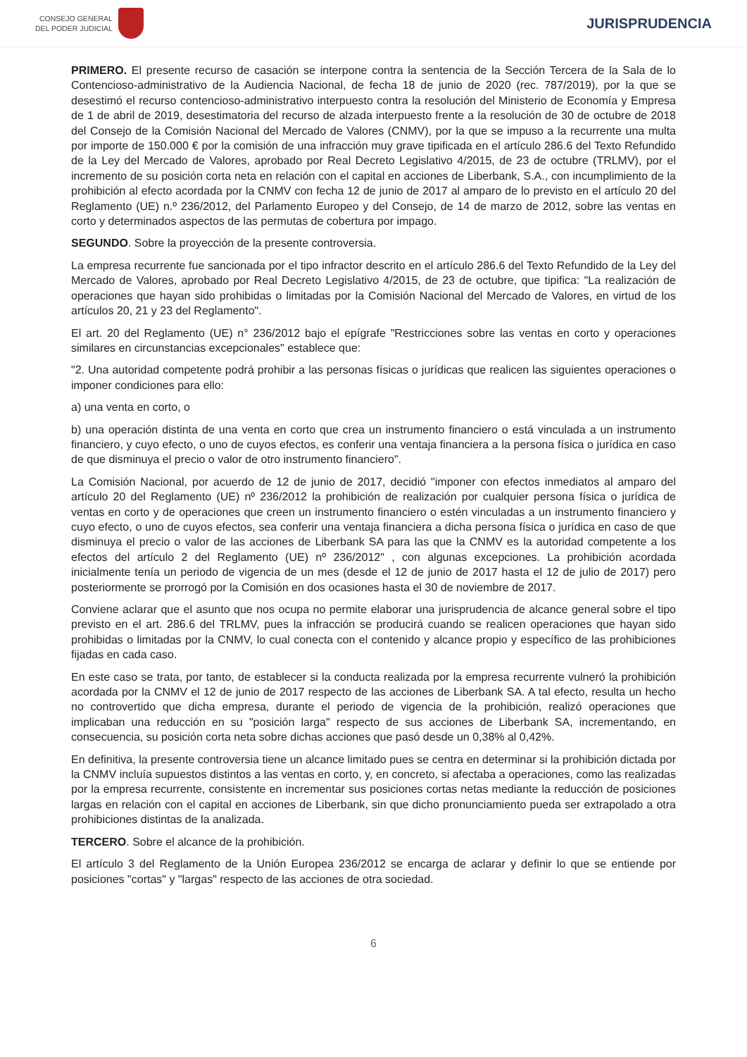CONSEJO GENERAL
DEL PODER JUDICIAL
JURISPRUDENCIA
PRIMERO. El presente recurso de casación se interpone contra la sentencia de la Sección Tercera de la Sala de lo Contencioso-administrativo de la Audiencia Nacional, de fecha 18 de junio de 2020 (rec. 787/2019), por la que se desestimó el recurso contencioso-administrativo interpuesto contra la resolución del Ministerio de Economía y Empresa de 1 de abril de 2019, desestimatoria del recurso de alzada interpuesto frente a la resolución de 30 de octubre de 2018 del Consejo de la Comisión Nacional del Mercado de Valores (CNMV), por la que se impuso a la recurrente una multa por importe de 150.000 € por la comisión de una infracción muy grave tipificada en el artículo 286.6 del Texto Refundido de la Ley del Mercado de Valores, aprobado por Real Decreto Legislativo 4/2015, de 23 de octubre (TRLMV), por el incremento de su posición corta neta en relación con el capital en acciones de Liberbank, S.A., con incumplimiento de la prohibición al efecto acordada por la CNMV con fecha 12 de junio de 2017 al amparo de lo previsto en el artículo 20 del Reglamento (UE) n.º 236/2012, del Parlamento Europeo y del Consejo, de 14 de marzo de 2012, sobre las ventas en corto y determinados aspectos de las permutas de cobertura por impago.
SEGUNDO. Sobre la proyección de la presente controversia.
La empresa recurrente fue sancionada por el tipo infractor descrito en el artículo 286.6 del Texto Refundido de la Ley del Mercado de Valores, aprobado por Real Decreto Legislativo 4/2015, de 23 de octubre, que tipifica: "La realización de operaciones que hayan sido prohibidas o limitadas por la Comisión Nacional del Mercado de Valores, en virtud de los artículos 20, 21 y 23 del Reglamento".
El art. 20 del Reglamento (UE) n° 236/2012 bajo el epígrafe "Restricciones sobre las ventas en corto y operaciones similares en circunstancias excepcionales" establece que:
"2. Una autoridad competente podrá prohibir a las personas físicas o jurídicas que realicen las siguientes operaciones o imponer condiciones para ello:
a) una venta en corto, o
b) una operación distinta de una venta en corto que crea un instrumento financiero o está vinculada a un instrumento financiero, y cuyo efecto, o uno de cuyos efectos, es conferir una ventaja financiera a la persona física o jurídica en caso de que disminuya el precio o valor de otro instrumento financiero".
La Comisión Nacional, por acuerdo de 12 de junio de 2017, decidió "imponer con efectos inmediatos al amparo del artículo 20 del Reglamento (UE) nº 236/2012 la prohibición de realización por cualquier persona física o jurídica de ventas en corto y de operaciones que creen un instrumento financiero o estén vinculadas a un instrumento financiero y cuyo efecto, o uno de cuyos efectos, sea conferir una ventaja financiera a dicha persona física o jurídica en caso de que disminuya el precio o valor de las acciones de Liberbank SA para las que la CNMV es la autoridad competente a los efectos del artículo 2 del Reglamento (UE) nº 236/2012" , con algunas excepciones. La prohibición acordada inicialmente tenía un periodo de vigencia de un mes (desde el 12 de junio de 2017 hasta el 12 de julio de 2017) pero posteriormente se prorrogó por la Comisión en dos ocasiones hasta el 30 de noviembre de 2017.
Conviene aclarar que el asunto que nos ocupa no permite elaborar una jurisprudencia de alcance general sobre el tipo previsto en el art. 286.6 del TRLMV, pues la infracción se producirá cuando se realicen operaciones que hayan sido prohibidas o limitadas por la CNMV, lo cual conecta con el contenido y alcance propio y específico de las prohibiciones fijadas en cada caso.
En este caso se trata, por tanto, de establecer si la conducta realizada por la empresa recurrente vulneró la prohibición acordada por la CNMV el 12 de junio de 2017 respecto de las acciones de Liberbank SA. A tal efecto, resulta un hecho no controvertido que dicha empresa, durante el periodo de vigencia de la prohibición, realizó operaciones que implicaban una reducción en su "posición larga" respecto de sus acciones de Liberbank SA, incrementando, en consecuencia, su posición corta neta sobre dichas acciones que pasó desde un 0,38% al 0,42%.
En definitiva, la presente controversia tiene un alcance limitado pues se centra en determinar si la prohibición dictada por la CNMV incluía supuestos distintos a las ventas en corto, y, en concreto, si afectaba a operaciones, como las realizadas por la empresa recurrente, consistente en incrementar sus posiciones cortas netas mediante la reducción de posiciones largas en relación con el capital en acciones de Liberbank, sin que dicho pronunciamiento pueda ser extrapolado a otra prohibiciones distintas de la analizada.
TERCERO. Sobre el alcance de la prohibición.
El artículo 3 del Reglamento de la Unión Europea 236/2012 se encarga de aclarar y definir lo que se entiende por posiciones "cortas" y "largas" respecto de las acciones de otra sociedad.
6